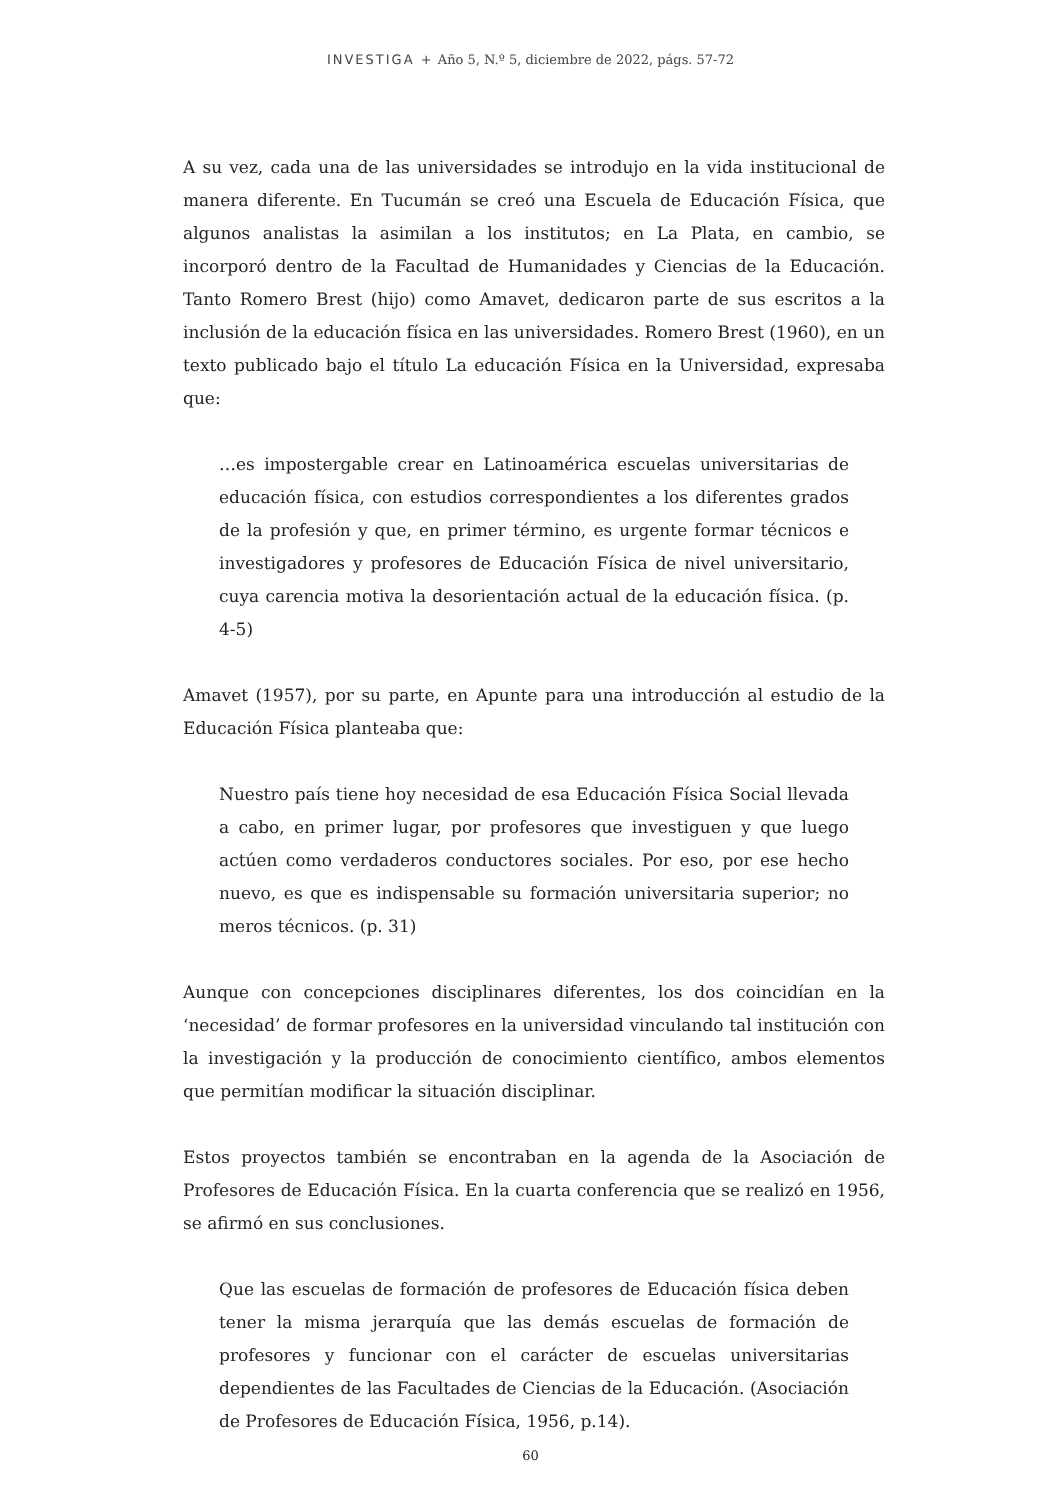INVESTIGA + Año 5, N.º 5, diciembre de 2022, págs. 57-72
A su vez, cada una de las universidades se introdujo en la vida institucional de manera diferente. En Tucumán se creó una Escuela de Educación Física, que algunos analistas la asimilan a los institutos; en La Plata, en cambio, se incorporó dentro de la Facultad de Humanidades y Ciencias de la Educación. Tanto Romero Brest (hijo) como Amavet, dedicaron parte de sus escritos a la inclusión de la educación física en las universidades. Romero Brest (1960), en un texto publicado bajo el título La educación Física en la Universidad, expresaba que:
…es impostergable crear en Latinoamérica escuelas universitarias de educación física, con estudios correspondientes a los diferentes grados de la profesión y que, en primer término, es urgente formar técnicos e investigadores y profesores de Educación Física de nivel universitario, cuya carencia motiva la desorientación actual de la educación física. (p. 4-5)
Amavet (1957), por su parte, en Apunte para una introducción al estudio de la Educación Física planteaba que:
Nuestro país tiene hoy necesidad de esa Educación Física Social llevada a cabo, en primer lugar, por profesores que investiguen y que luego actúen como verdaderos conductores sociales. Por eso, por ese hecho nuevo, es que es indispensable su formación universitaria superior; no meros técnicos. (p. 31)
Aunque con concepciones disciplinares diferentes, los dos coincidían en la ‘necesidad’ de formar profesores en la universidad vinculando tal institución con la investigación y la producción de conocimiento científico, ambos elementos que permitían modificar la situación disciplinar.
Estos proyectos también se encontraban en la agenda de la Asociación de Profesores de Educación Física. En la cuarta conferencia que se realizó en 1956, se afirmó en sus conclusiones.
Que las escuelas de formación de profesores de Educación física deben tener la misma jerarquía que las demás escuelas de formación de profesores y funcionar con el carácter de escuelas universitarias dependientes de las Facultades de Ciencias de la Educación. (Asociación de Profesores de Educación Física, 1956, p.14).
60